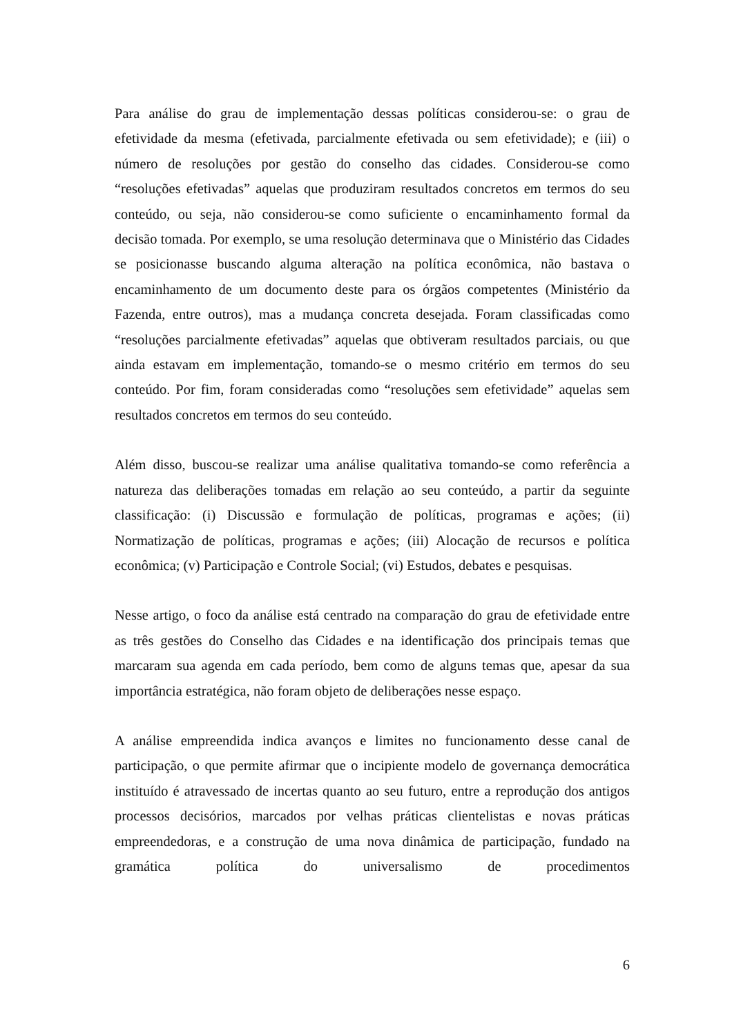Para análise do grau de implementação dessas políticas considerou-se: o grau de efetividade da mesma (efetivada, parcialmente efetivada ou sem efetividade); e (iii) o número de resoluções por gestão do conselho das cidades. Considerou-se como “resoluções efetivadas” aquelas que produziram resultados concretos em termos do seu conteúdo, ou seja, não considerou-se como suficiente o encaminhamento formal da decisão tomada. Por exemplo, se uma resolução determinava que o Ministério das Cidades se posicionasse buscando alguma alteração na política econômica, não bastava o encaminhamento de um documento deste para os órgãos competentes (Ministério da Fazenda, entre outros), mas a mudança concreta desejada. Foram classificadas como “resoluções parcialmente efetivadas” aquelas que obtiveram resultados parciais, ou que ainda estavam em implementação, tomando-se o mesmo critério em termos do seu conteúdo. Por fim, foram consideradas como “resoluções sem efetividade” aquelas sem resultados concretos em termos do seu conteúdo.
Além disso, buscou-se realizar uma análise qualitativa tomando-se como referência a natureza das deliberações tomadas em relação ao seu conteúdo, a partir da seguinte classificação: (i) Discussão e formulação de políticas, programas e ações; (ii) Normatização de políticas, programas e ações; (iii) Alocação de recursos e política econômica; (v) Participação e Controle Social; (vi) Estudos, debates e pesquisas.
Nesse artigo, o foco da análise está centrado na comparação do grau de efetividade entre as três gestões do Conselho das Cidades e na identificação dos principais temas que marcaram sua agenda em cada período, bem como de alguns temas que, apesar da sua importância estratégica, não foram objeto de deliberações nesse espaço.
A análise empreendida indica avanços e limites no funcionamento desse canal de participação, o que permite afirmar que o incipiente modelo de governança democrática instituído é atravessado de incertas quanto ao seu futuro, entre a reprodução dos antigos processos decisórios, marcados por velhas práticas clientelistas e novas práticas empreendedoras, e a construção de uma nova dinâmica de participação, fundado na gramática política do universalismo de procedimentos
6